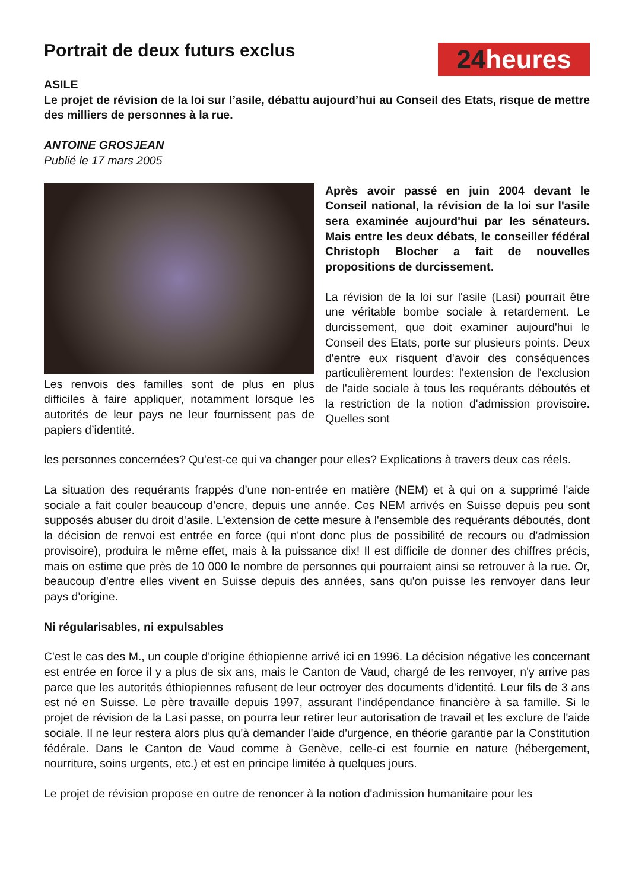Portrait de deux futurs exclus
24heures
ASILE
Le projet de révision de la loi sur l’asile, débattu aujourd’hui au Conseil des Etats, risque de mettre des milliers de personnes à la rue.
ANTOINE GROSJEAN
Publié le 17 mars 2005
Les renvois des familles sont de plus en plus difficiles à faire appliquer, notamment lorsque les autorités de leur pays ne leur fournissent pas de papiers d’identité.
Après avoir passé en juin 2004 devant le Conseil national, la révision de la loi sur l'asile sera examinée aujourd'hui par les sénateurs. Mais entre les deux débats, le conseiller fédéral Christoph Blocher a fait de nouvelles propositions de durcissement.
La révision de la loi sur l'asile (Lasi) pourrait être une véritable bombe sociale à retardement. Le durcissement, que doit examiner aujourd'hui le Conseil des Etats, porte sur plusieurs points. Deux d'entre eux risquent d'avoir des conséquences particulièrement lourdes: l'extension de l'exclusion de l'aide sociale à tous les requérants déboutés et la restriction de la notion d'admission provisoire. Quelles sont
les personnes concernées? Qu'est-ce qui va changer pour elles? Explications à travers deux cas réels.
La situation des requérants frappés d'une non-entrée en matière (NEM) et à qui on a supprimé l'aide sociale a fait couler beaucoup d'encre, depuis une année. Ces NEM arrivés en Suisse depuis peu sont supposés abuser du droit d'asile. L'extension de cette mesure à l'ensemble des requérants déboutés, dont la décision de renvoi est entrée en force (qui n'ont donc plus de possibilité de recours ou d'admission provisoire), produira le même effet, mais à la puissance dix! Il est difficile de donner des chiffres précis, mais on estime que près de 10 000 le nombre de personnes qui pourraient ainsi se retrouver à la rue. Or, beaucoup d'entre elles vivent en Suisse depuis des années, sans qu'on puisse les renvoyer dans leur pays d'origine.
Ni régularisables, ni expulsables
C'est le cas des M., un couple d'origine éthiopienne arrivé ici en 1996. La décision négative les concernant est entrée en force il y a plus de six ans, mais le Canton de Vaud, chargé de les renvoyer, n'y arrive pas parce que les autorités éthiopiennes refusent de leur octroyer des documents d'identité. Leur fils de 3 ans est né en Suisse. Le père travaille depuis 1997, assurant l'indépendance financière à sa famille. Si le projet de révision de la Lasi passe, on pourra leur retirer leur autorisation de travail et les exclure de l'aide sociale. Il ne leur restera alors plus qu'à demander l'aide d'urgence, en théorie garantie par la Constitution fédérale. Dans le Canton de Vaud comme à Genève, celle-ci est fournie en nature (hébergement, nourriture, soins urgents, etc.) et est en principe limitée à quelques jours.
Le projet de révision propose en outre de renoncer à la notion d'admission humanitaire pour les